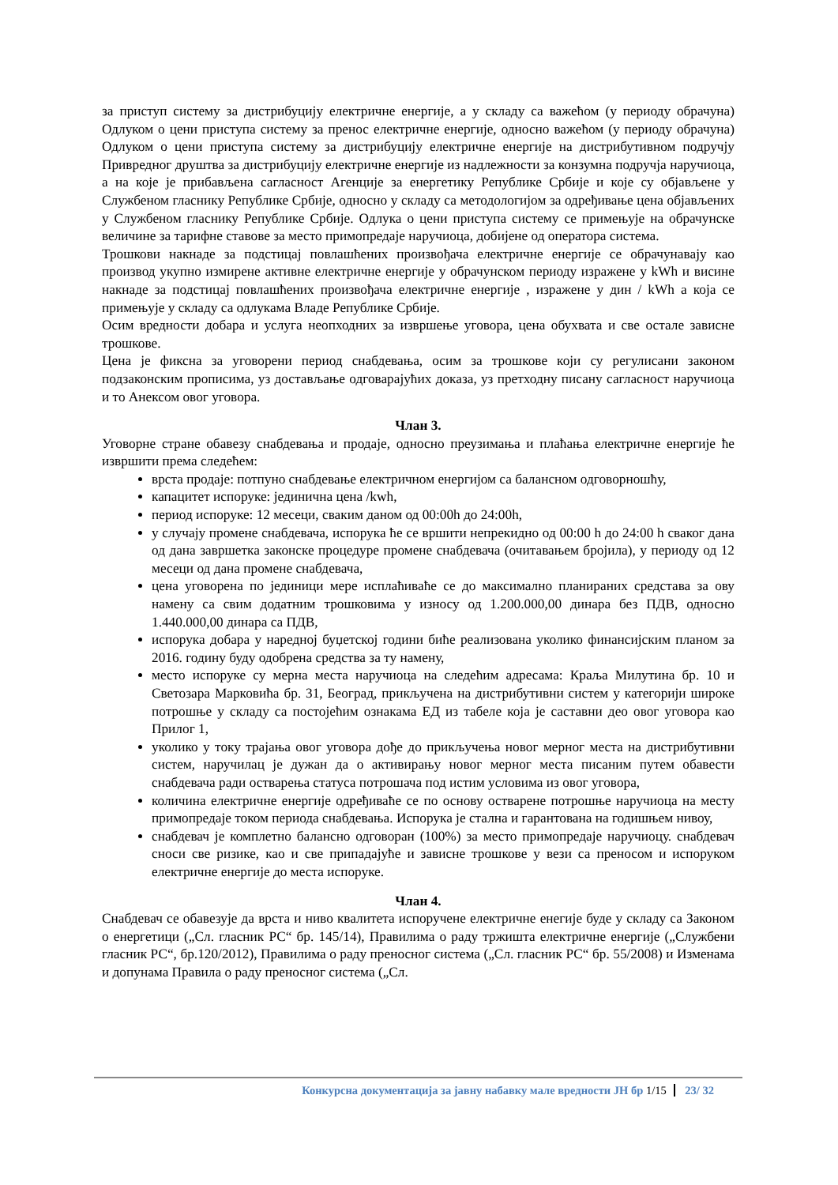за приступ систему за дистрибуцију електричне енергије, а у складу са важећом (у периоду обрачуна) Одлуком о цени приступа систему за пренос електричне енергије, односно важећом (у периоду обрачуна) Одлуком о цени приступа систему за дистрибуцију електричне енергије на дистрибутивном подручју Привредног друштва за дистрибуцију електричне енергије из надлежности за конзумна подручја наручиоца, а на које је прибављена сагласност Агенције за енергетику Републике Србије и које су објављене у Службеном гласнику Републике Србије, односно у складу са методологијом за одређивање цена објављених у Службеном гласнику Републике Србије. Одлука о цени приступа систему се примењује на обрачунске величине за тарифне ставове за место примопредаје наручиоца, добијене од оператора система.
Трошкови накнаде за подстицај повлашћених произвођача електричне енергије се обрачунавају као производ укупно измирене активне електричне енергије у обрачунском периоду изражене у kWh и висине накнаде за подстицај повлашћених произвођача електричне енергије , изражене у дин / kWh а која се примењује у складу са одлукама Владе Републике Србије.
Осим вредности добара и услуга неопходних за извршење уговора, цена обухвата и све остале зависне трошкове.
Цена је фиксна за уговорени период снабдевања, осим за трошкове који су регулисани законом подзаконским прописима, уз достављање одговарајућих доказа, уз претходну писану сагласност наручиоца и то Анексом овог уговора.
Члан 3.
Уговорне стране обавезу снабдевања и продаје, односно преузимања и плаћања електричне енергије ће извршити према следећем:
врста продаје: потпуно снабдевање електричном енергијом са балансном одговорношћу,
капацитет испоруке: јединична цена /kwh,
период испоруке: 12 месеци, сваким даном од 00:00h до 24:00h,
у случају промене снабдевача, испорука ће се вршити непрекидно од 00:00 h до 24:00 h сваког дана од дана завршетка законске процедуре промене снабдевача (очитавањем бројила), у периоду од 12 месеци од дана промене снабдевача,
цена уговорена по јединици мере исплаћиваће се до максимално планираних средстава за ову намену са свим додатним трошковима у износу од 1.200.000,00 динара без ПДВ, односно 1.440.000,00 динара са ПДВ,
испорука добара у наредној буџетској години биће реализована уколико финансијским планом за 2016. годину буду одобрена средства за ту намену,
место испоруке су мерна места наручиоца на следећим адресама: Краља Милутина бр. 10 и Светозара Марковића бр. 31, Београд, прикључена на дистрибутивни систем у категорији широке потрошње у складу са постојећим ознакама ЕД из табеле која је саставни део овог уговора као Прилог 1,
уколико у току трајања овог уговора дође до прикључења новог мерног места на дистрибутивни систем, наручилац је дужан да о активирању новог мерног места писаним путем обавести снабдевача ради остварења статуса потрошача под истим условима из овог уговора,
количина електричне енергије одређиваће се по основу остварене потрошње наручиоца на месту примопредаје током периода снабдевања. Испорука је стална и гарантована на годишњем нивоу,
снабдевач је комплетно балансно одговоран (100%) за место примопредаје наручиоцу. снабдевач сноси све ризике, као и све припадајуће и зависне трошкове у вези са преносом и испоруком електричне енергије до места испоруке.
Члан 4.
Снабдевач се обавезује да врста и ниво квалитета испоручене електричне енегије буде у складу са Законом о енергетици („Сл. гласник РС“ бр. 145/14), Правилима о раду тржишта електричне енергије („Службени гласник РС“, бр.120/2012), Правилима о раду преносног система („Сл. гласник РС“ бр. 55/2008) и Изменама и допунама Правила о раду преносног система („Сл.
Конкурсна документација за јавну набавку мале вредности ЈН бр 1/15 23/ 32